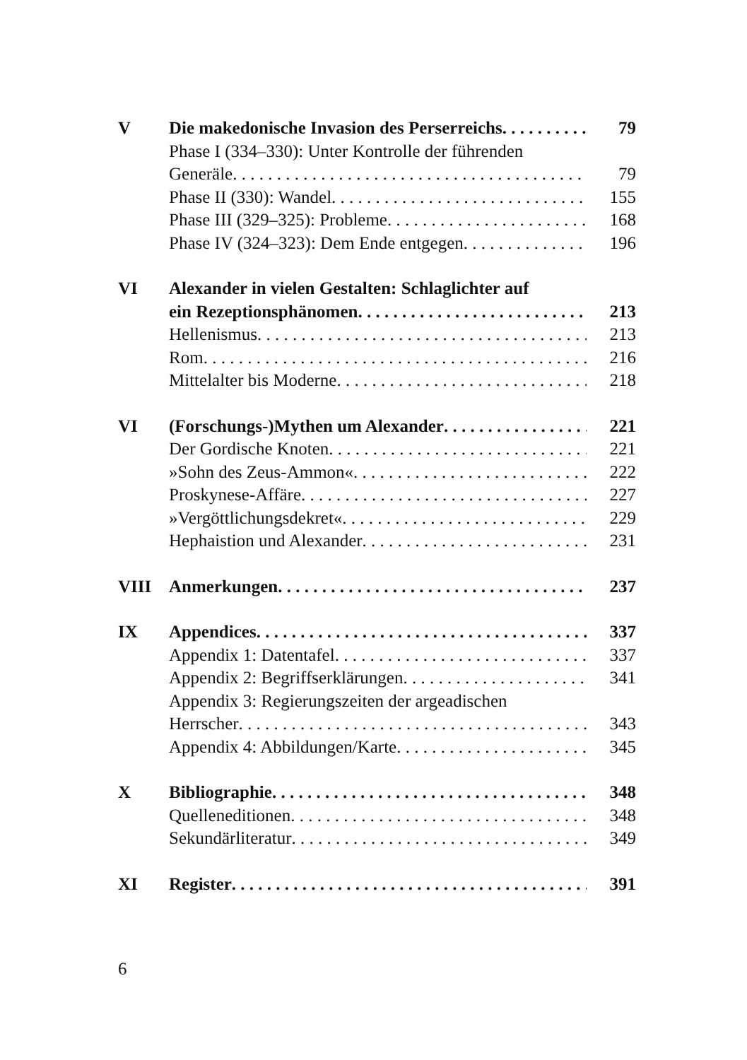V Die makedonische Invasion des Perserreichs 79
Phase I (334–330): Unter Kontrolle der führenden
Generäle 79
Phase II (330): Wandel 155
Phase III (329–325): Probleme 168
Phase IV (324–323): Dem Ende entgegen 196
VI Alexander in vielen Gestalten: Schlaglichter auf
ein Rezeptionsphänomen 213
Hellenismus 213
Rom 216
Mittelalter bis Moderne 218
VI (Forschungs-)Mythen um Alexander 221
Der Gordische Knoten 221
»Sohn des Zeus-Ammon« 222
Proskynese-Affäre 227
»Vergöttlichungsdekret« 229
Hephaistion und Alexander 231
VIII Anmerkungen 237
IX Appendices 337
Appendix 1: Datentafel 337
Appendix 2: Begriffserklärungen 341
Appendix 3: Regierungszeiten der argeadischen
Herrscher 343
Appendix 4: Abbildungen/Karte 345
X Bibliographie 348
Quelleneditionen 348
Sekundärliteratur 349
XI Register 391
6